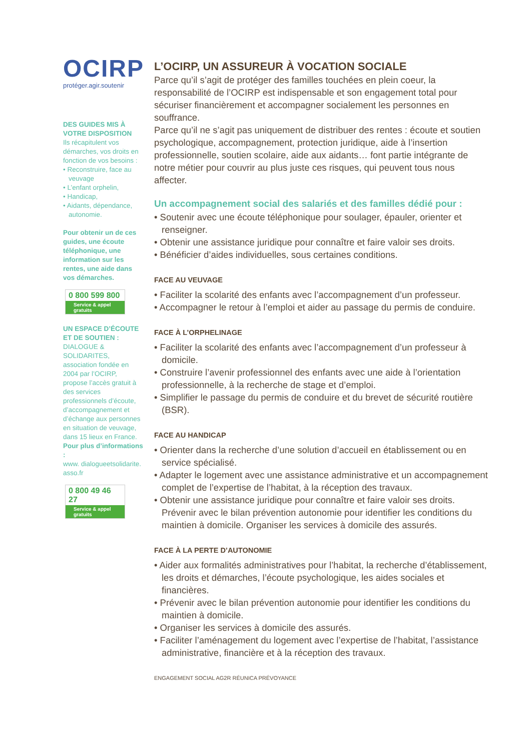OCIRP
protéger.agir.soutenir
DES GUIDES MIS À VOTRE DISPOSITION
Ils récapitulent vos démarches, vos droits en fonction de vos besoins :
• Reconstruire, face au veuvage
• L’enfant orphelin,
• Handicap,
• Aidants, dépendance, autonomie.
Pour obtenir un de ces guides, une écoute téléphonique, une information sur les rentes, une aide dans vos démarches.
0 800 599 800
Service & appel
gratuits
UN ESPACE D’ÉCOUTE ET DE SOUTIEN :
DIALOGUE & SOLIDARITES, association fondée en 2004 par l’OCIRP, propose l’accès gratuit à des services professionnels d’écoute, d’accompagnement et d’échange aux personnes en situation de veuvage, dans 15 lieux en France.
Pour plus d’informations :
www. dialogueetsolidarite. asso.fr
0 800 49 46 27
Service & appel
gratuits
L’OCIRP, UN ASSUREUR À VOCATION SOCIALE
Parce qu’il s’agit de protéger des familles touchées en plein coeur, la responsabilité de l’OCIRP est indispensable et son engagement total pour sécuriser financièrement et accompagner socialement les personnes en souffrance.
Parce qu’il ne s’agit pas uniquement de distribuer des rentes : écoute et soutien psychologique, accompagnement, protection juridique, aide à l’insertion professionnelle, soutien scolaire, aide aux aidants… font partie intégrante de notre métier pour couvrir au plus juste ces risques, qui peuvent tous nous affecter.
Un accompagnement social des salariés et des familles dédié pour :
• Soutenir avec une écoute téléphonique pour soulager, épauler, orienter et renseigner.
• Obtenir une assistance juridique pour connaître et faire valoir ses droits.
• Bénéficier d’aides individuelles, sous certaines conditions.
FACE AU VEUVAGE
• Faciliter la scolarité des enfants avec l’accompagnement d’un professeur.
• Accompagner le retour à l’emploi et aider au passage du permis de conduire.
FACE À L’ORPHELINAGE
• Faciliter la scolarité des enfants avec l’accompagnement d’un professeur à domicile.
• Construire l’avenir professionnel des enfants avec une aide à l’orientation professionnelle, à la recherche de stage et d’emploi.
• Simplifier le passage du permis de conduire et du brevet de sécurité routière (BSR).
FACE AU HANDICAP
• Orienter dans la recherche d’une solution d’accueil en établissement ou en service spécialisé.
• Adapter le logement avec une assistance administrative et un accompagnement complet de l’expertise de l’habitat, à la réception des travaux.
• Obtenir une assistance juridique pour connaître et faire valoir ses droits. Prévenir avec le bilan prévention autonomie pour identifier les conditions du maintien à domicile. Organiser les services à domicile des assurés.
FACE À LA PERTE D’AUTONOMIE
• Aider aux formalités administratives pour l’habitat, la recherche d’établissement, les droits et démarches, l’écoute psychologique, les aides sociales et financières.
• Prévenir avec le bilan prévention autonomie pour identifier les conditions du maintien à domicile.
• Organiser les services à domicile des assurés.
• Faciliter l’aménagement du logement avec l’expertise de l’habitat, l’assistance administrative, financière et à la réception des travaux.
ENGAGEMENT SOCIAL AG2R RÉUNICA PRÉVOYANCE